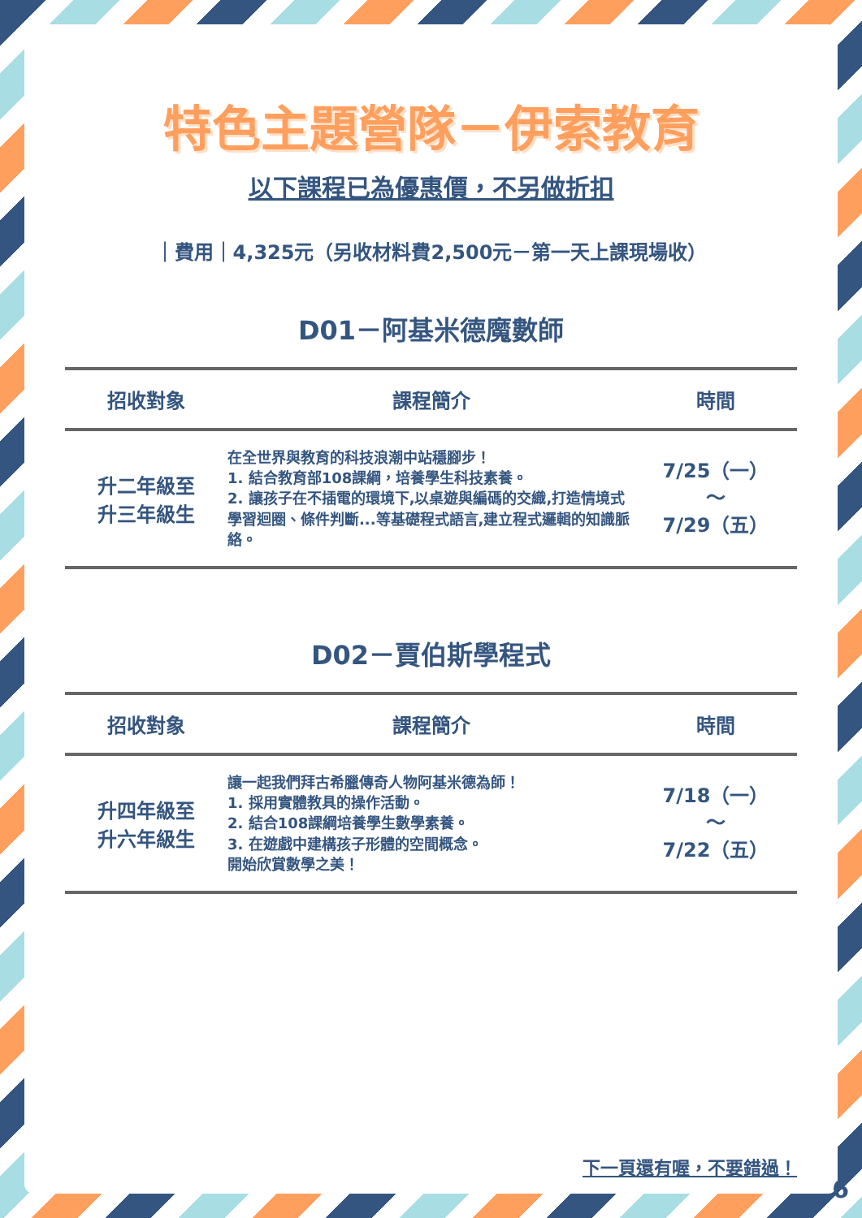特色主題營隊－伊索教育
以下課程已為優惠價，不另做折扣
｜費用｜4,325元（另收材料費2,500元－第一天上課現場收）
D01－阿基米德魔數師
| 招收對象 | 課程簡介 | 時間 |
| --- | --- | --- |
| 升二年級至 升三年級生 | 在全世界與教育的科技浪潮中站穩腳步！ 1. 結合教育部108課綱，培養學生科技素養。 2. 讓孩子在不插電的環境下,以桌遊與編碼的交織,打造情境式學習迴圈、條件判斷...等基礎程式語言,建立程式邏輯的知識脈絡。 | 7/25（一） ～ 7/29（五） |
D02－賈伯斯學程式
| 招收對象 | 課程簡介 | 時間 |
| --- | --- | --- |
| 升四年級至 升六年級生 | 讓一起我們拜古希臘傳奇人物阿基米德為師！ 1. 採用實體教具的操作活動。 2. 結合108課綱培養學生數學素養。 3. 在遊戲中建構孩子形體的空間概念。 開始欣賞數學之美！ | 7/18（一） ～ 7/22（五） |
下一頁還有喔，不要錯過！
6